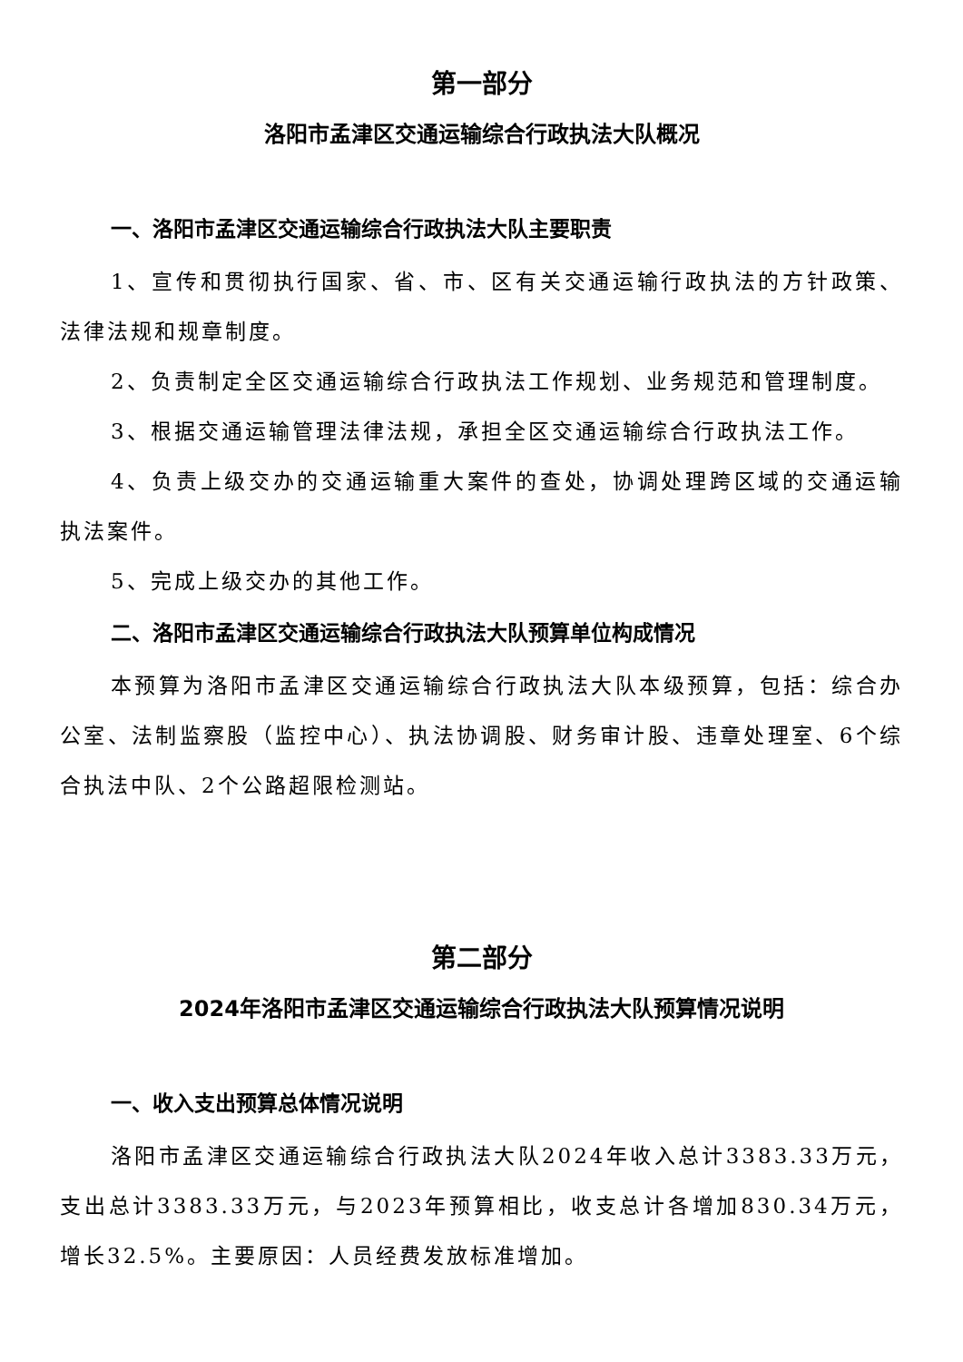第一部分
洛阳市孟津区交通运输综合行政执法大队概况
一、洛阳市孟津区交通运输综合行政执法大队主要职责
1、宣传和贯彻执行国家、省、市、区有关交通运输行政执法的方针政策、法律法规和规章制度。
2、负责制定全区交通运输综合行政执法工作规划、业务规范和管理制度。
3、根据交通运输管理法律法规，承担全区交通运输综合行政执法工作。
4、负责上级交办的交通运输重大案件的查处，协调处理跨区域的交通运输执法案件。
5、完成上级交办的其他工作。
二、洛阳市孟津区交通运输综合行政执法大队预算单位构成情况
本预算为洛阳市孟津区交通运输综合行政执法大队本级预算，包括：综合办公室、法制监察股（监控中心）、执法协调股、财务审计股、违章处理室、6个综合执法中队、2个公路超限检测站。
第二部分
2024年洛阳市孟津区交通运输综合行政执法大队预算情况说明
一、收入支出预算总体情况说明
洛阳市孟津区交通运输综合行政执法大队2024年收入总计3383.33万元，支出总计3383.33万元，与2023年预算相比，收支总计各增加830.34万元，增长32.5%。主要原因：人员经费发放标准增加。